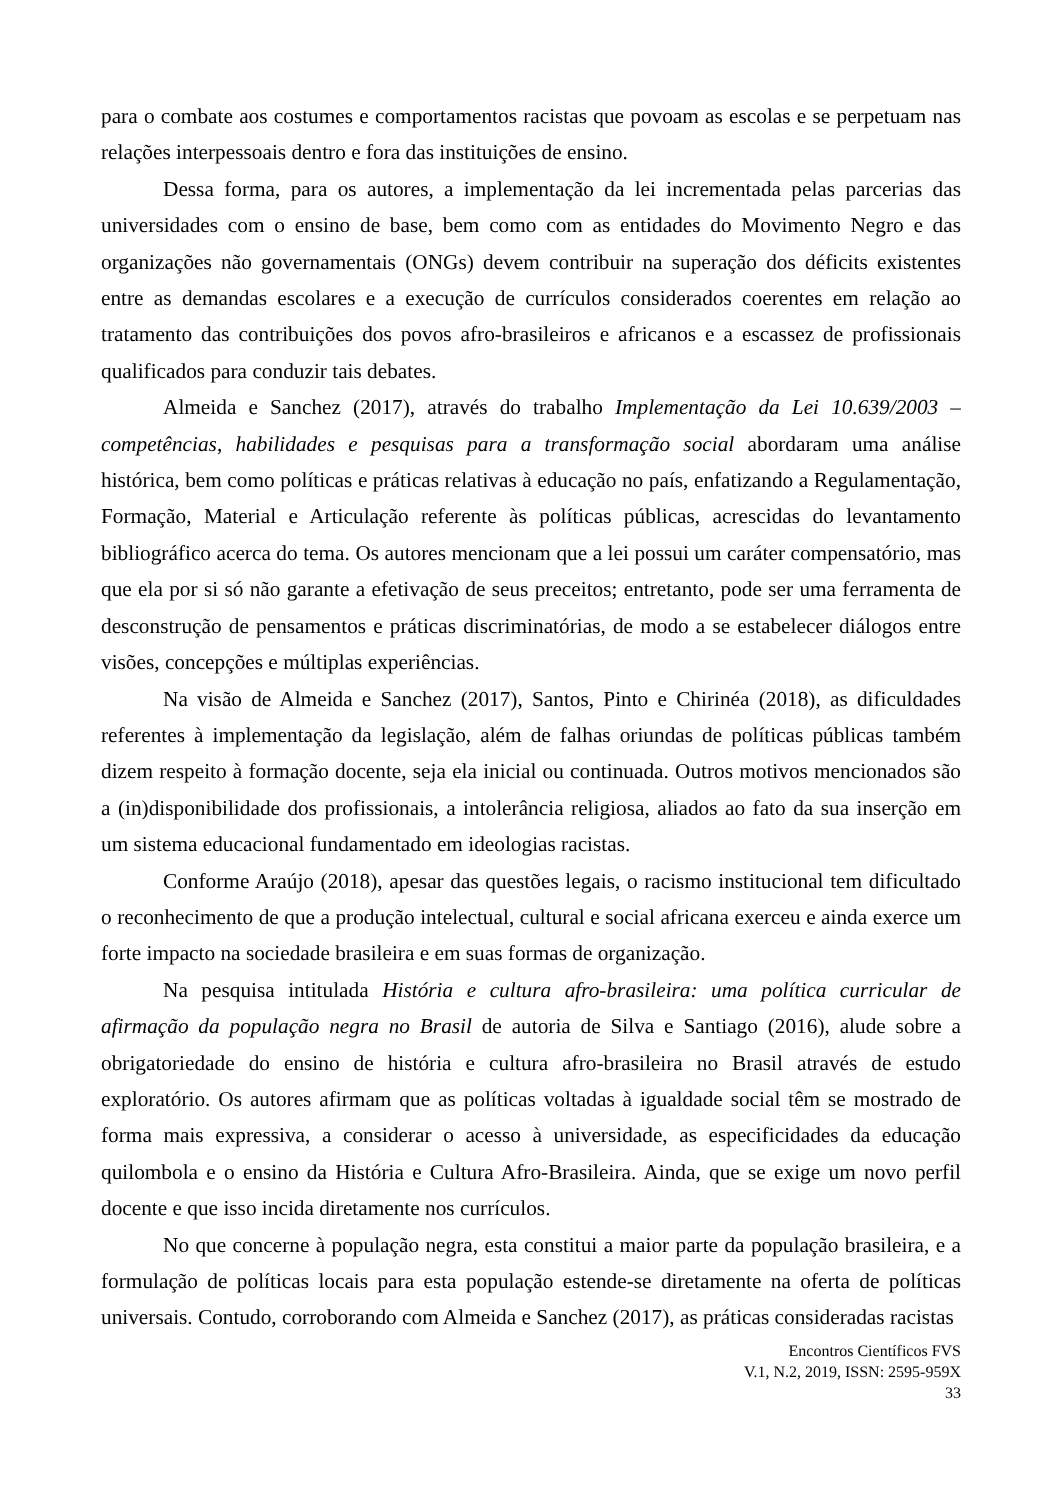para o combate aos costumes e comportamentos racistas que povoam as escolas e se perpetuam nas relações interpessoais dentro e fora das instituições de ensino.
Dessa forma, para os autores, a implementação da lei incrementada pelas parcerias das universidades com o ensino de base, bem como com as entidades do Movimento Negro e das organizações não governamentais (ONGs) devem contribuir na superação dos déficits existentes entre as demandas escolares e a execução de currículos considerados coerentes em relação ao tratamento das contribuições dos povos afro-brasileiros e africanos e a escassez de profissionais qualificados para conduzir tais debates.
Almeida e Sanchez (2017), através do trabalho Implementação da Lei 10.639/2003 – competências, habilidades e pesquisas para a transformação social abordaram uma análise histórica, bem como políticas e práticas relativas à educação no país, enfatizando a Regulamentação, Formação, Material e Articulação referente às políticas públicas, acrescidas do levantamento bibliográfico acerca do tema. Os autores mencionam que a lei possui um caráter compensatório, mas que ela por si só não garante a efetivação de seus preceitos; entretanto, pode ser uma ferramenta de desconstrução de pensamentos e práticas discriminatórias, de modo a se estabelecer diálogos entre visões, concepções e múltiplas experiências.
Na visão de Almeida e Sanchez (2017), Santos, Pinto e Chirinéa (2018), as dificuldades referentes à implementação da legislação, além de falhas oriundas de políticas públicas também dizem respeito à formação docente, seja ela inicial ou continuada. Outros motivos mencionados são a (in)disponibilidade dos profissionais, a intolerância religiosa, aliados ao fato da sua inserção em um sistema educacional fundamentado em ideologias racistas.
Conforme Araújo (2018), apesar das questões legais, o racismo institucional tem dificultado o reconhecimento de que a produção intelectual, cultural e social africana exerceu e ainda exerce um forte impacto na sociedade brasileira e em suas formas de organização.
Na pesquisa intitulada História e cultura afro-brasileira: uma política curricular de afirmação da população negra no Brasil de autoria de Silva e Santiago (2016), alude sobre a obrigatoriedade do ensino de história e cultura afro-brasileira no Brasil através de estudo exploratório. Os autores afirmam que as políticas voltadas à igualdade social têm se mostrado de forma mais expressiva, a considerar o acesso à universidade, as especificidades da educação quilombola e o ensino da História e Cultura Afro-Brasileira. Ainda, que se exige um novo perfil docente e que isso incida diretamente nos currículos.
No que concerne à população negra, esta constitui a maior parte da população brasileira, e a formulação de políticas locais para esta população estende-se diretamente na oferta de políticas universais. Contudo, corroborando com Almeida e Sanchez (2017), as práticas consideradas racistas
Encontros Científicos FVS
V.1, N.2, 2019, ISSN: 2595-959X
33